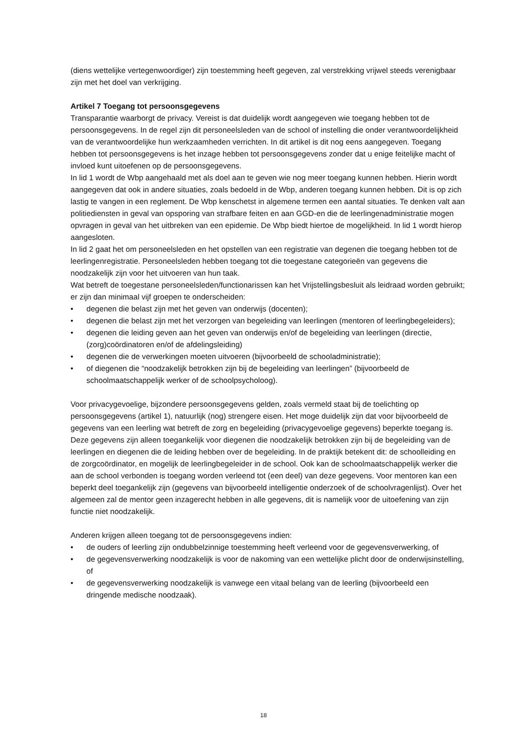(diens wettelijke vertegenwoordiger) zijn toestemming heeft gegeven, zal verstrekking vrijwel steeds verenigbaar zijn met het doel van verkrijging.
Artikel 7 Toegang tot persoonsgegevens
Transparantie waarborgt de privacy. Vereist is dat duidelijk wordt aangegeven wie toegang hebben tot de persoonsgegevens. In de regel zijn dit personeelsleden van de school of instelling die onder verantwoordelijkheid van de verantwoordelijke hun werkzaamheden verrichten. In dit artikel is dit nog eens aangegeven. Toegang hebben tot persoonsgegevens is het inzage hebben tot persoonsgegevens zonder dat u enige feitelijke macht of invloed kunt uitoefenen op de persoonsgegevens.
In lid 1 wordt de Wbp aangehaald met als doel aan te geven wie nog meer toegang kunnen hebben. Hierin wordt aangegeven dat ook in andere situaties, zoals bedoeld in de Wbp, anderen toegang kunnen hebben. Dit is op zich lastig te vangen in een reglement. De Wbp kenschetst in algemene termen een aantal situaties. Te denken valt aan politiediensten in geval van opsporing van strafbare feiten en aan GGD-en die de leerlingenadministratie mogen opvragen in geval van het uitbreken van een epidemie. De Wbp biedt hiertoe de mogelijkheid. In lid 1 wordt hierop aangesloten.
In lid 2 gaat het om personeelsleden en het opstellen van een registratie van degenen die toegang hebben tot de leerlingenregistratie. Personeelsleden hebben toegang tot die toegestane categorieën van gegevens die noodzakelijk zijn voor het uitvoeren van hun taak.
Wat betreft de toegestane personeelsleden/functionarissen kan het Vrijstellingsbesluit als leidraad worden gebruikt; er zijn dan minimaal vijf groepen te onderscheiden:
• degenen die belast zijn met het geven van onderwijs (docenten);
• degenen die belast zijn met het verzorgen van begeleiding van leerlingen (mentoren of leerlingbegeleiders);
• degenen die leiding geven aan het geven van onderwijs en/of de begeleiding van leerlingen (directie, (zorg)coördinatoren en/of de afdelingsleiding)
• degenen die de verwerkingen moeten uitvoeren (bijvoorbeeld de schooladministratie);
• of diegenen die “noodzakelijk betrokken zijn bij de begeleiding van leerlingen” (bijvoorbeeld de schoolmaatschappelijk werker of de schoolpsycholoog).
Voor privacygevoelige, bijzondere persoonsgegevens gelden, zoals vermeld staat bij de toelichting op persoonsgegevens (artikel 1), natuurlijk (nog) strengere eisen. Het moge duidelijk zijn dat voor bijvoorbeeld de gegevens van een leerling wat betreft de zorg en begeleiding (privacygevoelige gegevens) beperkte toegang is. Deze gegevens zijn alleen toegankelijk voor diegenen die noodzakelijk betrokken zijn bij de begeleiding van de leerlingen en diegenen die de leiding hebben over de begeleiding. In de praktijk betekent dit: de schoolleiding en de zorgcoördinator, en mogelijk de leerlingbegeleider in de school. Ook kan de schoolmaatschappelijk werker die aan de school verbonden is toegang worden verleend tot (een deel) van deze gegevens. Voor mentoren kan een beperkt deel toegankelijk zijn (gegevens van bijvoorbeeld intelligentie onderzoek of de schoolvragenlijst). Over het algemeen zal de mentor geen inzagerecht hebben in alle gegevens, dit is namelijk voor de uitoefening van zijn functie niet noodzakelijk.
Anderen krijgen alleen toegang tot de persoonsgegevens indien:
• de ouders of leerling zijn ondubbelzinnige toestemming heeft verleend voor de gegevensverwerking, of
• de gegevensverwerking noodzakelijk is voor de nakoming van een wettelijke plicht door de onderwijsinstelling, of
• de gegevensverwerking noodzakelijk is vanwege een vitaal belang van de leerling (bijvoorbeeld een dringende medische noodzaak).
18